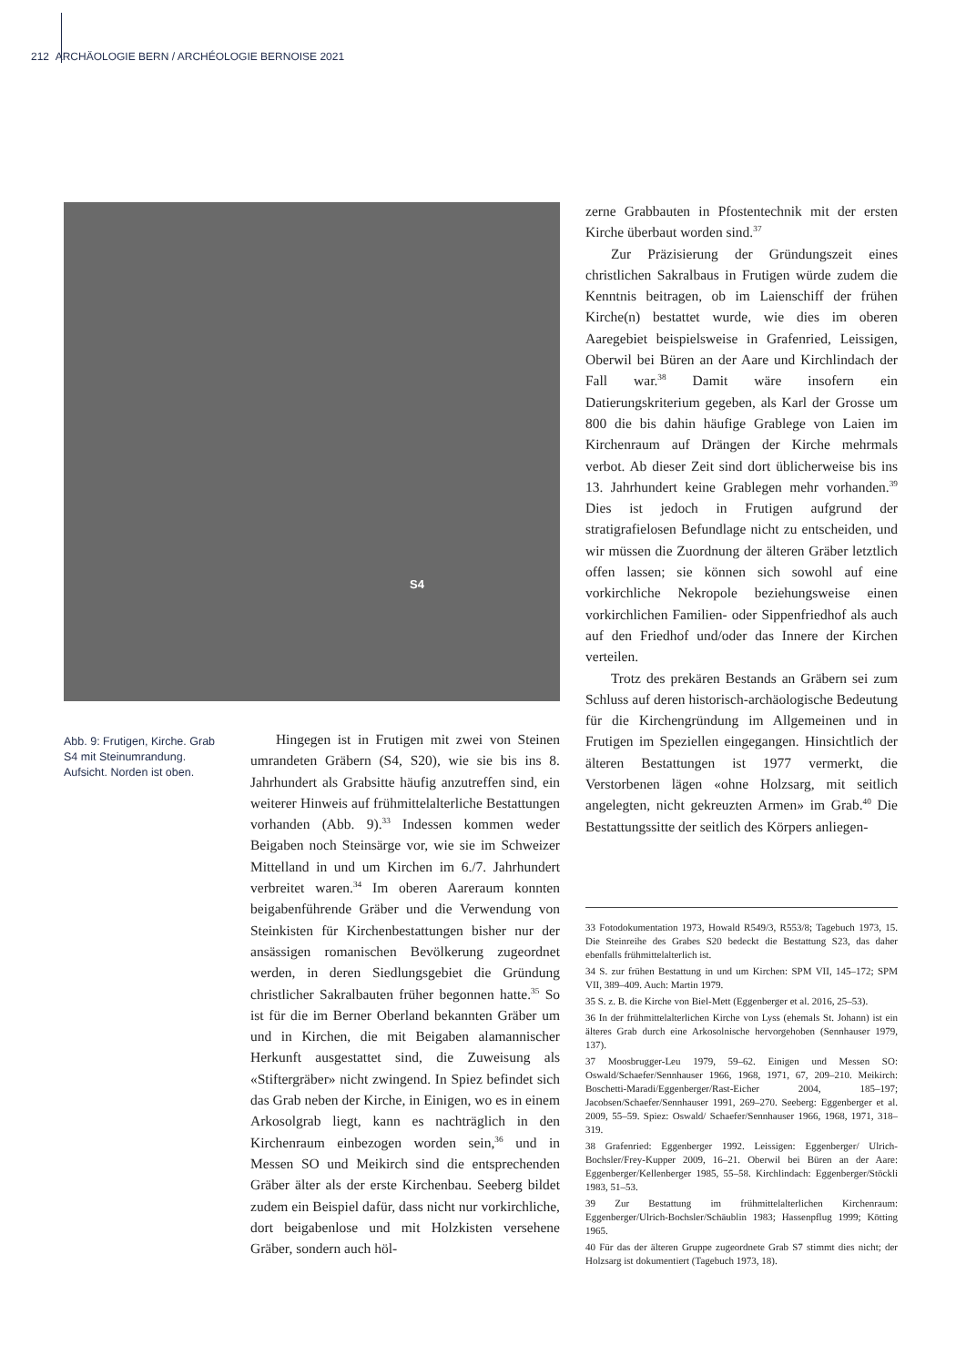212 ARCHÄOLOGIE BERN / ARCHÉOLOGIE BERNOISE 2021
S4
Abb. 9: Frutigen, Kirche. Grab S4 mit Steinum­randung. Aufsicht. Norden ist oben.
Hingegen ist in Frutigen mit zwei von Stei­nen umrandeten Gräbern (S4, S20), wie sie bis ins 8. Jahrhundert als Grabsitte häufig anzutref­fen sind, ein weiterer Hinweis auf frühmittel­alterliche Bestattungen vorhanden (Abb. 9).<sup>33</sup> Indessen kommen weder Beigaben noch Stein­särge vor, wie sie im Schweizer Mittelland in und um Kirchen im 6./7. Jahrhundert verbreitet waren.<sup>34</sup> Im oberen Aareraum konnten beiga­benführende Gräber und die Verwendung von Steinkisten für Kirchenbestattungen bisher nur der ansässigen romanischen Bevölkerung zu­geordnet werden, in deren Siedlungsgebiet die Gründung christlicher Sakralbauten früher be­gonnen hatte.<sup>35</sup> So ist für die im Berner Ober­land bekannten Gräber um und in Kirchen, die mit Beigaben alamannischer Herkunft ausge­stattet sind, die Zuweisung als «Stiftergräber» nicht zwingend. In Spiez befindet sich das Grab neben der Kirche, in Einigen, wo es in einem Arkosolgrab liegt, kann es nachträglich in den Kirchenraum einbezogen worden sein,<sup>36</sup> und in Messen SO und Meikirch sind die entsprechen­den Gräber älter als der erste Kirchenbau. See­berg bildet zudem ein Beispiel dafür, dass nicht nur vorkirchliche, dort beigabenlose und mit Holzkisten versehene Gräber, sondern auch höl-
zerne Grabbauten in Pfostentechnik mit der ers­ten Kirche überbaut worden sind.<sup>37</sup>
Zur Präzisierung der Gründungszeit eines christlichen Sakralbaus in Frutigen würde zu­dem die Kenntnis beitragen, ob im Laienschiff der frühen Kirche(n) bestattet wurde, wie dies im oberen Aaregebiet beispielsweise in Grafen­ried, Leissigen, Oberwil bei Büren an der Aare und Kirchlindach der Fall war.<sup>38</sup> Damit wäre insofern ein Datierungskriterium gegeben, als Karl der Grosse um 800 die bis dahin häufige Grablege von Laien im Kirchenraum auf Drän­gen der Kirche mehrmals verbot. Ab dieser Zeit sind dort üblicherweise bis ins 13. Jahrhundert keine Grablegen mehr vorhanden.<sup>39</sup> Dies ist je­doch in Frutigen aufgrund der stratigrafielosen Befundlage nicht zu entscheiden, und wir müs­sen die Zuordnung der älteren Gräber letztlich offen lassen; sie können sich sowohl auf eine vorkirchliche Nekropole beziehungsweise ei­nen vorkirchlichen Familien- oder Sippenfried­hof als auch auf den Friedhof und/oder das In­nere der Kirchen verteilen.
Trotz des prekären Bestands an Gräbern sei zum Schluss auf deren historisch-archäo­logische Bedeutung für die Kirchengründung im Allgemeinen und in Frutigen im Speziel­len eingegangen. Hinsichtlich der älteren Be­stattungen ist 1977 vermerkt, die Verstorbenen lägen «ohne Holzsarg, mit seitlich angelegten, nicht gekreuzten Armen» im Grab.<sup>40</sup> Die Be­stattungssitte der seitlich des Körpers anliegen-
33 Fotodokumentation 1973, Howald R549/3, R553/8; Ta­gebuch 1973, 15. Die Steinreihe des Grabes S20 bedeckt die Bestattung S23, das daher ebenfalls frühmittelalterlich ist.
34 S. zur frühen Bestattung in und um Kirchen: SPM VII, 145–172; SPM VII, 389–409. Auch: Martin 1979.
35 S. z. B. die Kirche von Biel-Mett (Eggenberger et al. 2016, 25–53).
36 In der frühmittelalterlichen Kirche von Lyss (ehemals St. Johann) ist ein älteres Grab durch eine Arkosolnische her­vorgehoben (Sennhauser 1979, 137).
37 Moosbrugger-Leu 1979, 59–62. Einigen und Messen SO: Oswald/Schaefer/Sennhauser 1966, 1968, 1971, 67, 209–210. Meikirch: Boschetti-Maradi/Eggenberger/Rast-Eicher 2004, 185–197; Jacobsen/Schaefer/Sennhauser 1991, 269–270. Seeberg: Eggenberger et al. 2009, 55–59. Spiez: Oswald/ Schaefer/Sennhauser 1966, 1968, 1971, 318–319.
38 Grafenried: Eggenberger 1992. Leissigen: Eggenberger/ Ulrich-Bochsler/Frey-Kupper 2009, 16–21. Oberwil bei Bü­ren an der Aare: Eggenberger/Kellenberger 1985, 55–58. Kirchlindach: Eggenberger/Stöckli 1983, 51–53.
39 Zur Bestattung im frühmittelalterlichen Kirchenraum: Eggenberger/Ulrich-Bochsler/Schäublin 1983; Hassenpflug 1999; Kötting 1965.
40 Für das der älteren Gruppe zugeordnete Grab S7 stimmt dies nicht; der Holzsarg ist dokumentiert (Tagebuch 1973, 18).